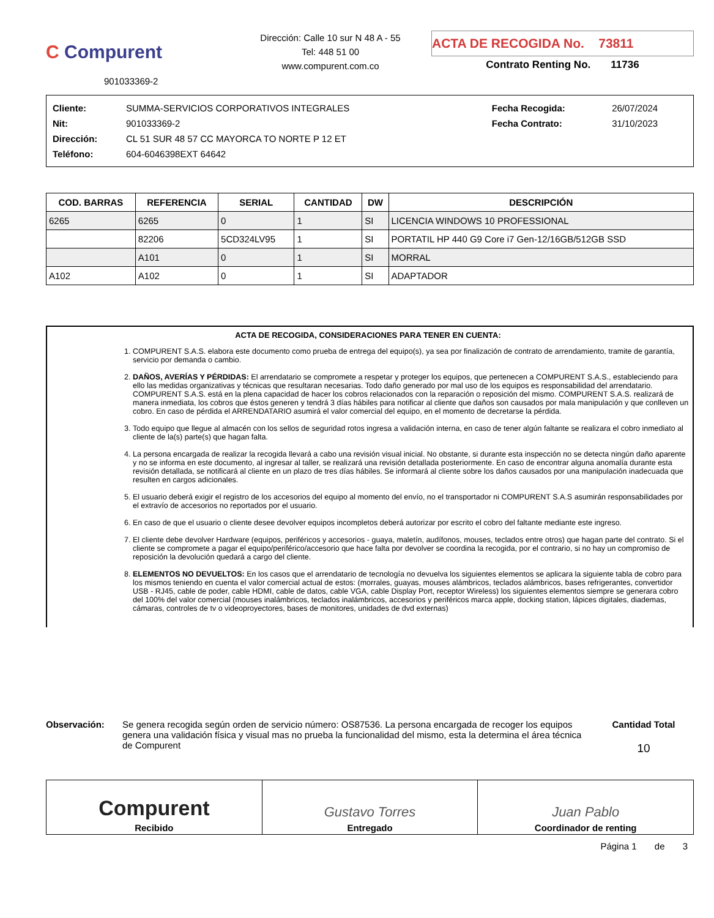C Compurent
901033369-2
Dirección: Calle 10 sur N 48 A - 55
Tel: 448 51 00
www.compurent.com.co
ACTA DE RECOGIDA No. 73811
Contrato Renting No. 11736
| Cliente: | SUMMA-SERVICIOS CORPORATIVOS INTEGRALES | Fecha Recogida: | 26/07/2024 |
| Nit: | 901033369-2 | Fecha Contrato: | 31/10/2023 |
| Dirección: | CL 51 SUR 48 57 CC MAYORCA TO NORTE P 12 ET | | |
| Teléfono: | 604-6046398EXT 64642 | | |
| COD. BARRAS | REFERENCIA | SERIAL | CANTIDAD | DW | DESCRIPCIÓN |
| --- | --- | --- | --- | --- | --- |
| 6265 | 6265 | 0 | 1 | SI | LICENCIA WINDOWS 10 PROFESSIONAL |
| | 82206 | 5CD324LV95 | 1 | SI | PORTATIL HP 440 G9 Core i7 Gen-12/16GB/512GB SSD |
| | A101 | 0 | 1 | SI | MORRAL |
| A102 | A102 | 0 | 1 | SI | ADAPTADOR |
ACTA DE RECOGIDA, CONSIDERACIONES PARA TENER EN CUENTA:
1. COMPURENT S.A.S. elabora este documento como prueba de entrega del equipo(s), ya sea por finalización de contrato de arrendamiento, tramite de garantía, servicio por demanda o cambio.
2. DAÑOS, AVERÍAS Y PÉRDIDAS: El arrendatario se compromete a respetar y proteger los equipos, que pertenecen a COMPURENT S.A.S., estableciendo para ello las medidas organizativas y técnicas que resultaran necesarias. Todo daño generado por mal uso de los equipos es responsabilidad del arrendatario. COMPURENT S.A.S. está en la plena capacidad de hacer los cobros relacionados con la reparación o reposición del mismo. COMPURENT S.A.S. realizará de manera inmediata, los cobros que éstos generen y tendrá 3 días hábiles para notificar al cliente que daños son causados por mala manipulación y que conlleven un cobro. En caso de pérdida el ARRENDATARIO asumirá el valor comercial del equipo, en el momento de decretarse la pérdida.
3. Todo equipo que llegue al almacén con los sellos de seguridad rotos ingresa a validación interna, en caso de tener algún faltante se realizara el cobro inmediato al cliente de la(s) parte(s) que hagan falta.
4. La persona encargada de realizar la recogida llevará a cabo una revisión visual inicial. No obstante, si durante esta inspección no se detecta ningún daño aparente y no se informa en este documento, al ingresar al taller, se realizará una revisión detallada posteriormente. En caso de encontrar alguna anomalía durante esta revisión detallada, se notificará al cliente en un plazo de tres días hábiles. Se informará al cliente sobre los daños causados por una manipulación inadecuada que resulten en cargos adicionales.
5. El usuario deberá exigir el registro de los accesorios del equipo al momento del envío, no el transportador ni COMPURENT S.A.S asumirán responsabilidades por el extravío de accesorios no reportados por el usuario.
6. En caso de que el usuario o cliente desee devolver equipos incompletos deberá autorizar por escrito el cobro del faltante mediante este ingreso.
7. El cliente debe devolver Hardware (equipos, periféricos y accesorios - guaya, maletín, audífonos, mouses, teclados entre otros) que hagan parte del contrato. Si el cliente se compromete a pagar el equipo/periférico/accesorio que hace falta por devolver se coordina la recogida, por el contrario, si no hay un compromiso de reposición la devolución quedará a cargo del cliente.
8. ELEMENTOS NO DEVUELTOS: En los casos que el arrendatario de tecnología no devuelva los siguientes elementos se aplicara la siguiente tabla de cobro para los mismos teniendo en cuenta el valor comercial actual de estos: (morrales, guayas, mouses alámbricos, teclados alámbricos, bases refrigerantes, convertidor USB - RJ45, cable de poder, cable HDMI, cable de datos, cable VGA, cable Display Port, receptor Wireless) los siguientes elementos siempre se generara cobro del 100% del valor comercial (mouses inalámbricos, teclados inalámbricos, accesorios y periféricos marca apple, docking station, lápices digitales, diademas, cámaras, controles de tv o videoproyectores, bases de monitores, unidades de dvd externas)
Observación: Se genera recogida según orden de servicio número: OS87536. La persona encargada de recoger los equipos genera una validación física y visual mas no prueba la funcionalidad del mismo, esta la determina el área técnica de Compurent
Cantidad Total
10
Compurent
Recibido
Gustavo Torres
Entregado
Juan Pablo
Coordinador de renting
Página 1 de 3